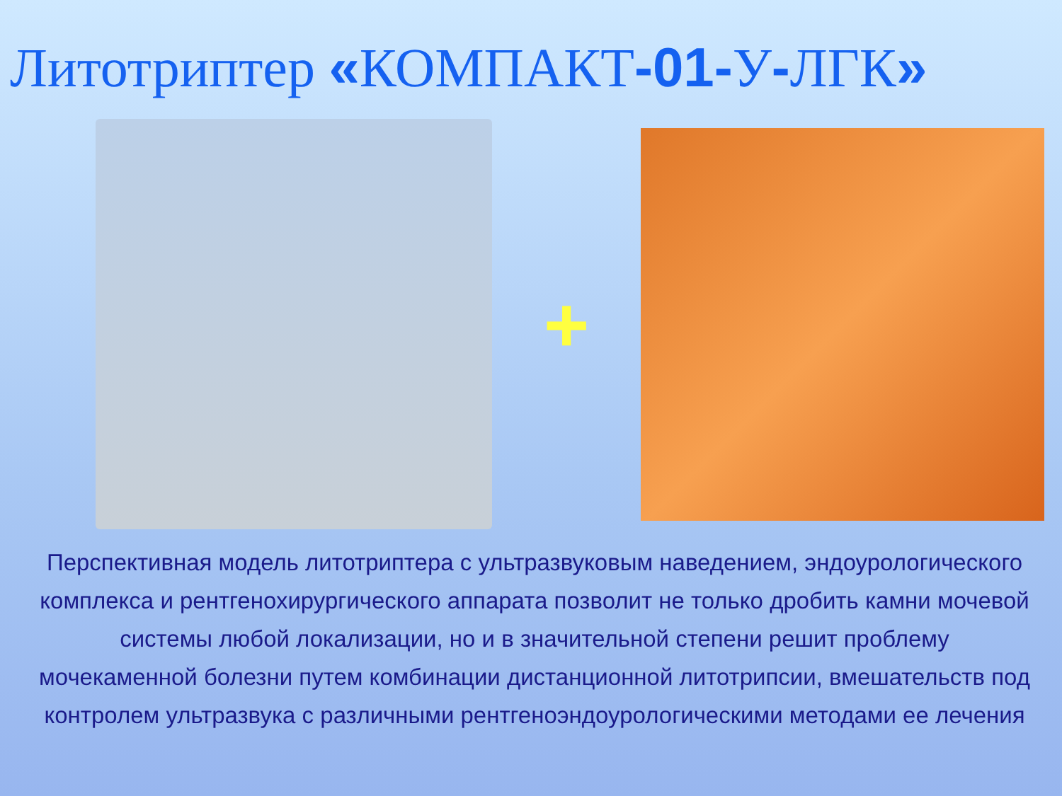Литотриптер «КОМПАКТ-01-У-ЛГК»
+
Перспективная модель литотриптера с ультразвуковым наведением, эндоурологического комплекса и рентгенохирургического аппарата позволит не только дробить камни мочевой системы любой локализации, но и в значительной степени решит проблему мочекаменной болезни путем комбинации дистанционной литотрипсии, вмешательств под контролем ультразвука с различными рентгеноэндоурологическими методами ее лечения